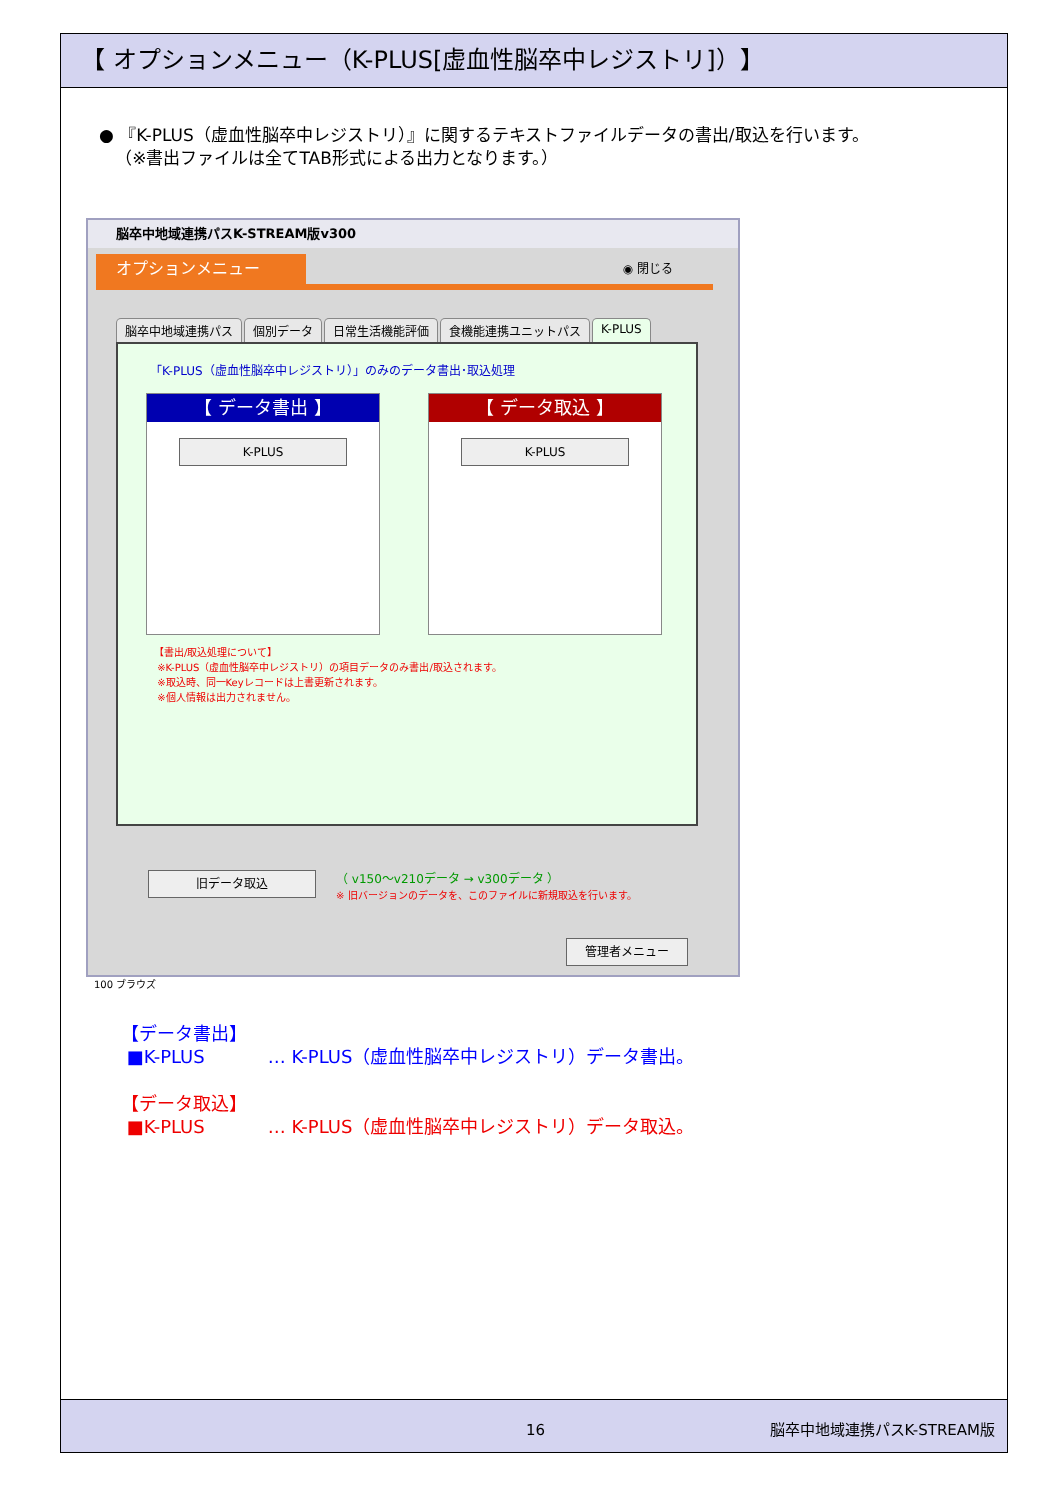【 オプションメニュー（K-PLUS[虚血性脳卒中レジストリ]）】
● 『K-PLUS（虚血性脳卒中レジストリ）』に関するテキストファイルデータの書出/取込を行います。
（※書出ファイルは全てTAB形式による出力となります。）
脳卒中地域連携パスK-STREAM版v300
オプションメニュー
◉ 閉じる
脳卒中地域連携パス 個別データ 日常生活機能評価 食機能連携ユニットパス K-PLUS
「K-PLUS（虚血性脳卒中レジストリ）」のみのデータ書出･取込処理
【 データ書出 】
K-PLUS
【 データ取込 】
K-PLUS
【書出/取込処理について】
※K-PLUS（虚血性脳卒中レジストリ）の項目データのみ書出/取込されます。
※取込時、同一Keyレコードは上書更新されます。
※個人情報は出力されません。
旧データ取込
（ v150〜v210データ → v300データ ）
※ 旧バージョンのデータを、このファイルに新規取込を行います。
管理者メニュー
100 ブラウズ
【データ書出】
■K-PLUS … K-PLUS（虚血性脳卒中レジストリ）データ書出。
【データ取込】
■K-PLUS … K-PLUS（虚血性脳卒中レジストリ）データ取込。
16 脳卒中地域連携パスK-STREAM版